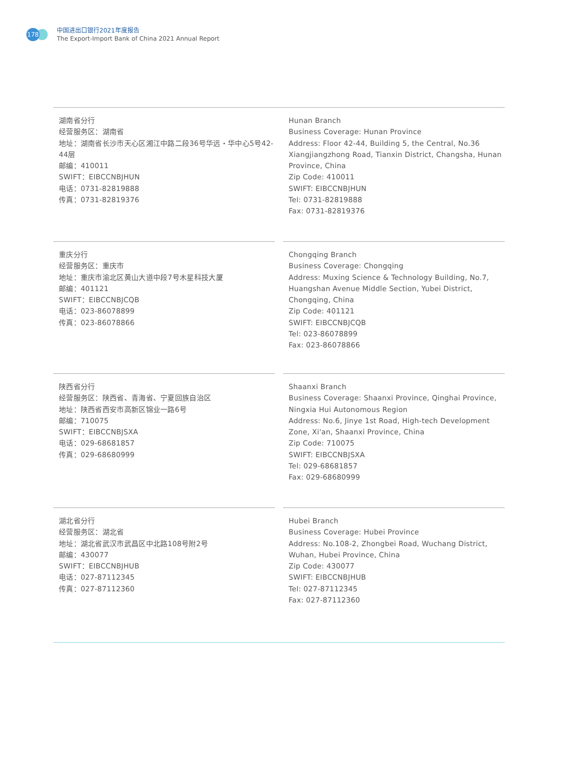178
中国进出口银行2021年度报告
The Export-Import Bank of China 2021 Annual Report
湖南省分行
经营服务区：湖南省
地址：湖南省长沙市天心区湘江中路二段36号华远・华中心5号42-44层
邮编：410011
SWIFT：EIBCCNBJHUN
电话：0731-82819888
传真：0731-82819376
Hunan Branch
Business Coverage: Hunan Province
Address: Floor 42-44, Building 5, the Central, No.36 Xiangjiangzhong Road, Tianxin District, Changsha, Hunan Province, China
Zip Code: 410011
SWIFT: EIBCCNBJHUN
Tel: 0731-82819888
Fax: 0731-82819376
重庆分行
经营服务区：重庆市
地址：重庆市渝北区黄山大道中段7号木星科技大厦
邮编：401121
SWIFT：EIBCCNBJCQB
电话：023-86078899
传真：023-86078866
Chongqing Branch
Business Coverage: Chongqing
Address: Muxing Science & Technology Building, No.7, Huangshan Avenue Middle Section, Yubei District, Chongqing, China
Zip Code: 401121
SWIFT: EIBCCNBJCQB
Tel: 023-86078899
Fax: 023-86078866
陕西省分行
经营服务区：陕西省、青海省、宁夏回族自治区
地址：陕西省西安市高新区锦业一路6号
邮编：710075
SWIFT：EIBCCNBJSXA
电话：029-68681857
传真：029-68680999
Shaanxi Branch
Business Coverage: Shaanxi Province, Qinghai Province, Ningxia Hui Autonomous Region
Address: No.6, Jinye 1st Road, High-tech Development Zone, Xi'an, Shaanxi Province, China
Zip Code: 710075
SWIFT: EIBCCNBJSXA
Tel: 029-68681857
Fax: 029-68680999
湖北省分行
经营服务区：湖北省
地址：湖北省武汉市武昌区中北路108号附2号
邮编：430077
SWIFT：EIBCCNBJHUB
电话：027-87112345
传真：027-87112360
Hubei Branch
Business Coverage: Hubei Province
Address: No.108-2, Zhongbei Road, Wuchang District, Wuhan, Hubei Province, China
Zip Code: 430077
SWIFT: EIBCCNBJHUB
Tel: 027-87112345
Fax: 027-87112360